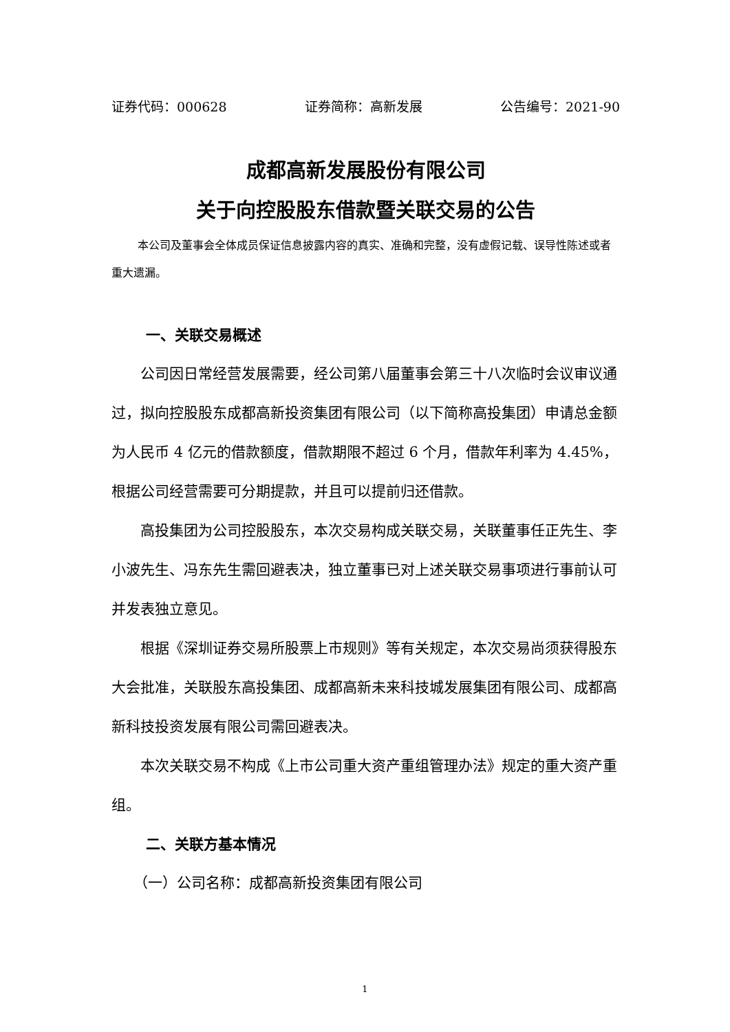证券代码：000628 证券简称：高新发展 公告编号：2021-90
成都高新发展股份有限公司
关于向控股股东借款暨关联交易的公告
本公司及董事会全体成员保证信息披露内容的真实、准确和完整，没有虚假记载、误导性陈述或者重大遗漏。
一、关联交易概述
公司因日常经营发展需要，经公司第八届董事会第三十八次临时会议审议通过，拟向控股股东成都高新投资集团有限公司（以下简称高投集团）申请总金额为人民币 4 亿元的借款额度，借款期限不超过 6 个月，借款年利率为 4.45%，根据公司经营需要可分期提款，并且可以提前归还借款。
高投集团为公司控股股东，本次交易构成关联交易，关联董事任正先生、李小波先生、冯东先生需回避表决，独立董事已对上述关联交易事项进行事前认可并发表独立意见。
根据《深圳证券交易所股票上市规则》等有关规定，本次交易尚须获得股东大会批准，关联股东高投集团、成都高新未来科技城发展集团有限公司、成都高新科技投资发展有限公司需回避表决。
本次关联交易不构成《上市公司重大资产重组管理办法》规定的重大资产重组。
二、关联方基本情况
（一）公司名称：成都高新投资集团有限公司
1